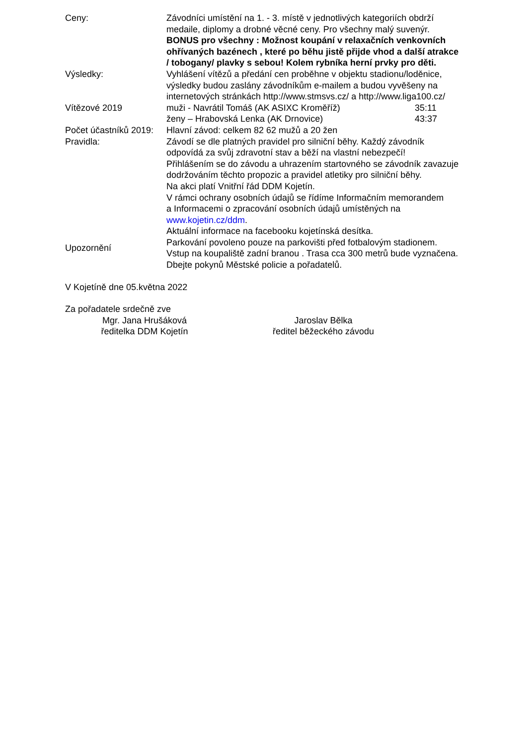Ceny: Závodníci umístění na 1. - 3. místě v jednotlivých kategoriích obdrží medaile, diplomy a drobné věcné ceny. Pro všechny malý suvenýr.
BONUS pro všechny : Možnost koupání v relaxačních venkovních ohřívaných bazénech , které po běhu jistě přijde vhod a další atrakce / tobogany/ plavky s sebou! Kolem rybníka herní prvky pro děti.
Výsledky: Vyhlášení vítězů a předání cen proběhne v objektu stadionu/loděnice, výsledky budou zaslány závodníkům e-mailem a budou vyvěšeny na internetových stránkách http://www.stmsvs.cz/ a http://www.liga100.cz/
Vítězové 2019 muži - Navrátil Tomáš (AK ASIXC Kroměříž) 35:11
ženy – Hrabovská Lenka (AK Drnovice) 43:37
Počet účastníků 2019:
Hlavní závod: celkem 82 62 mužů a 20 žen
Pravidla: Závodí se dle platných pravidel pro silniční běhy. Každý závodník odpovídá za svůj zdravotní stav a běží na vlastní nebezpečí!
Přihlášením se do závodu a uhrazením startovného se závodník zavazuje dodržováním těchto propozic a pravidel atletiky pro silniční běhy.
Na akci platí Vnitřní řád DDM Kojetín.
V rámci ochrany osobních údajů se řídíme Informačním memorandem
a Informacemi o zpracování osobních údajů umístěných na www.kojetin.cz/ddm.
Aktuální informace na facebooku kojetínská desítka.
Upozornění
Parkování povoleno pouze na parkovišti před fotbalovým stadionem.
Vstup na koupaliště zadní branou . Trasa cca 300 metrů bude vyznačena.
Dbejte pokynů Městské policie a pořadatelů.
V Kojetíně dne 05.května 2022
Za pořadatele srdečně zve
Mgr. Jana Hrušáková
ředitelka DDM Kojetín
Jaroslav Bělka
ředitel běžeckého závodu